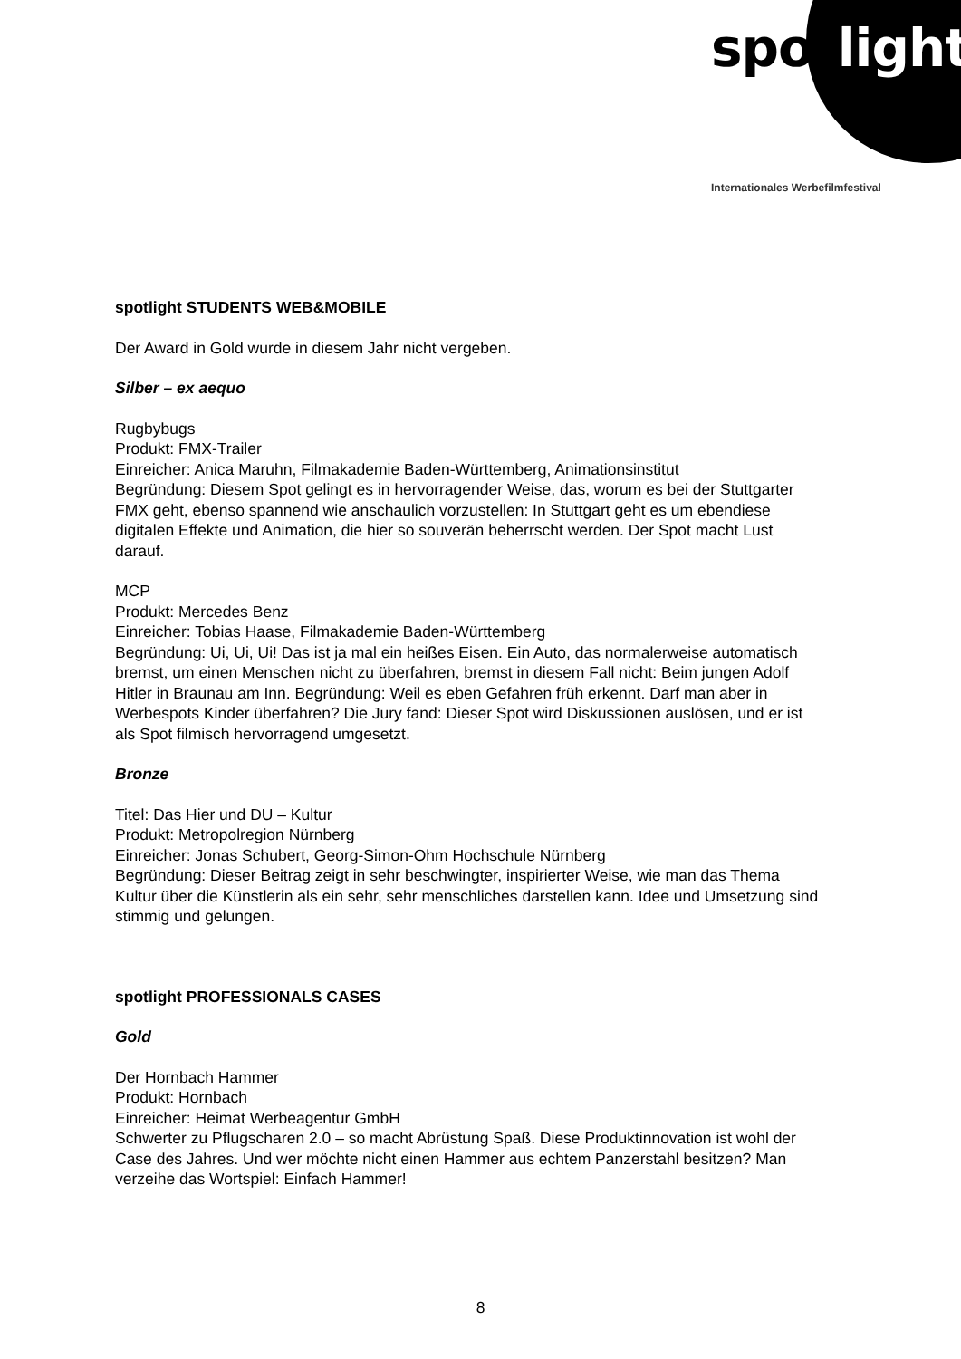spotlight
Internationales Werbefilmfestival
spotlight STUDENTS WEB&MOBILE
Der Award in Gold wurde in diesem Jahr nicht vergeben.
Silber – ex aequo
Rugbybugs
Produkt: FMX-Trailer
Einreicher: Anica Maruhn, Filmakademie Baden-Württemberg, Animationsinstitut
Begründung: Diesem Spot gelingt es in hervorragender Weise, das, worum es bei der Stuttgarter FMX geht, ebenso spannend wie anschaulich vorzustellen: In Stuttgart geht es um ebendiese digitalen Effekte und Animation, die hier so souverän beherrscht werden. Der Spot macht Lust darauf.
MCP
Produkt: Mercedes Benz
Einreicher: Tobias Haase, Filmakademie Baden-Württemberg
Begründung: Ui, Ui, Ui! Das ist ja mal ein heißes Eisen. Ein Auto, das normalerweise automatisch bremst, um einen Menschen nicht zu überfahren, bremst in diesem Fall nicht: Beim jungen Adolf Hitler in Braunau am Inn. Begründung: Weil es eben Gefahren früh erkennt. Darf man aber in Werbespots Kinder überfahren? Die Jury fand: Dieser Spot wird Diskussionen auslösen, und er ist als Spot filmisch hervorragend umgesetzt.
Bronze
Titel: Das Hier und DU – Kultur
Produkt: Metropolregion Nürnberg
Einreicher: Jonas Schubert, Georg-Simon-Ohm Hochschule Nürnberg
Begründung: Dieser Beitrag zeigt in sehr beschwingter, inspirierter Weise, wie man das Thema Kultur über die Künstlerin als ein sehr, sehr menschliches darstellen kann. Idee und Umsetzung sind stimmig und gelungen.
spotlight PROFESSIONALS CASES
Gold
Der Hornbach Hammer
Produkt: Hornbach
Einreicher: Heimat Werbeagentur GmbH
Schwerter zu Pflugscharen 2.0 – so macht Abrüstung Spaß. Diese Produktinnovation ist wohl der Case des Jahres. Und wer möchte nicht einen Hammer aus echtem Panzerstahl besitzen? Man verzeihe das Wortspiel: Einfach Hammer!
8